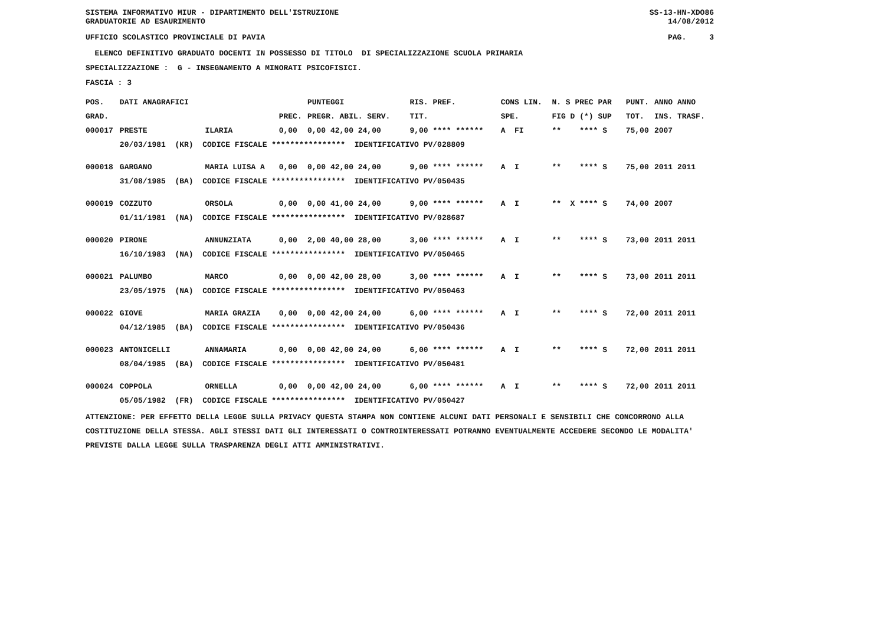SISTEMA INFORMATIVO MIUR - DIPARTIMENTO DELL'ISTRUZIONE
GRADUATORIE AD ESAURIMENTO
SS-13-HN-XDO86
14/08/2012
UFFICIO SCOLASTICO PROVINCIALE DI PAVIA
PAG. 3
ELENCO DEFINITIVO GRADUATO DOCENTI IN POSSESSO DI TITOLO DI SPECIALIZZAZIONE SCUOLA PRIMARIA
SPECIALIZZAZIONE : G - INSEGNAMENTO A MINORATI PSICOFISICI.
FASCIA : 3
| POS. | DATI ANAGRAFICI | | | PUNTEGGI | RIS. PREF. | CONS LIN. | N. S PREC PAR | PUNT. | ANNO ANNO |
| --- | --- | --- | --- | --- | --- | --- | --- | --- | --- |
| GRAD. | | | PREC. | PREGR. ABIL. SERV. | TIT. | SPE. | FIG D (*) SUP | TOT. | INS. TRASF. |
| 000017 | PRESTE | ILARIA | 0,00 | 0,00 42,00 24,00 | 9,00 **** ****** | A FI | ** **** S | 75,00 | 2007 |
| | 20/03/1981 (KR) CODICE FISCALE **************** IDENTIFICATIVO PV/028809 | | | | | | | | |
| 000018 | GARGANO | MARIA LUISA A | 0,00 | 0,00 42,00 24,00 | 9,00 **** ****** | A I | ** **** S | 75,00 | 2011 2011 |
| | 31/08/1985 (BA) CODICE FISCALE **************** IDENTIFICATIVO PV/050435 | | | | | | | | |
| 000019 | COZZUTO | ORSOLA | 0,00 | 0,00 41,00 24,00 | 9,00 **** ****** | A I | ** X **** S | 74,00 | 2007 |
| | 01/11/1981 (NA) CODICE FISCALE **************** IDENTIFICATIVO PV/028687 | | | | | | | | |
| 000020 | PIRONE | ANNUNZIATA | 0,00 | 2,00 40,00 28,00 | 3,00 **** ****** | A I | ** **** S | 73,00 | 2011 2011 |
| | 16/10/1983 (NA) CODICE FISCALE **************** IDENTIFICATIVO PV/050465 | | | | | | | | |
| 000021 | PALUMBO | MARCO | 0,00 | 0,00 42,00 28,00 | 3,00 **** ****** | A I | ** **** S | 73,00 | 2011 2011 |
| | 23/05/1975 (NA) CODICE FISCALE **************** IDENTIFICATIVO PV/050463 | | | | | | | | |
| 000022 | GIOVE | MARIA GRAZIA | 0,00 | 0,00 42,00 24,00 | 6,00 **** ****** | A I | ** **** S | 72,00 | 2011 2011 |
| | 04/12/1985 (BA) CODICE FISCALE **************** IDENTIFICATIVO PV/050436 | | | | | | | | |
| 000023 | ANTONICELLI | ANNAMARIA | 0,00 | 0,00 42,00 24,00 | 6,00 **** ****** | A I | ** **** S | 72,00 | 2011 2011 |
| | 08/04/1985 (BA) CODICE FISCALE **************** IDENTIFICATIVO PV/050481 | | | | | | | | |
| 000024 | COPPOLA | ORNELLA | 0,00 | 0,00 42,00 24,00 | 6,00 **** ****** | A I | ** **** S | 72,00 | 2011 2011 |
| | 05/05/1982 (FR) CODICE FISCALE **************** IDENTIFICATIVO PV/050427 | | | | | | | | |
ATTENZIONE: PER EFFETTO DELLA LEGGE SULLA PRIVACY QUESTA STAMPA NON CONTIENE ALCUNI DATI PERSONALI E SENSIBILI CHE CONCORRONO ALLA COSTITUZIONE DELLA STESSA. AGLI STESSI DATI GLI INTERESSATI O CONTROINTERESSATI POTRANNO EVENTUALMENTE ACCEDERE SECONDO LE MODALITA' PREVISTE DALLA LEGGE SULLA TRASPARENZA DEGLI ATTI AMMINISTRATIVI.